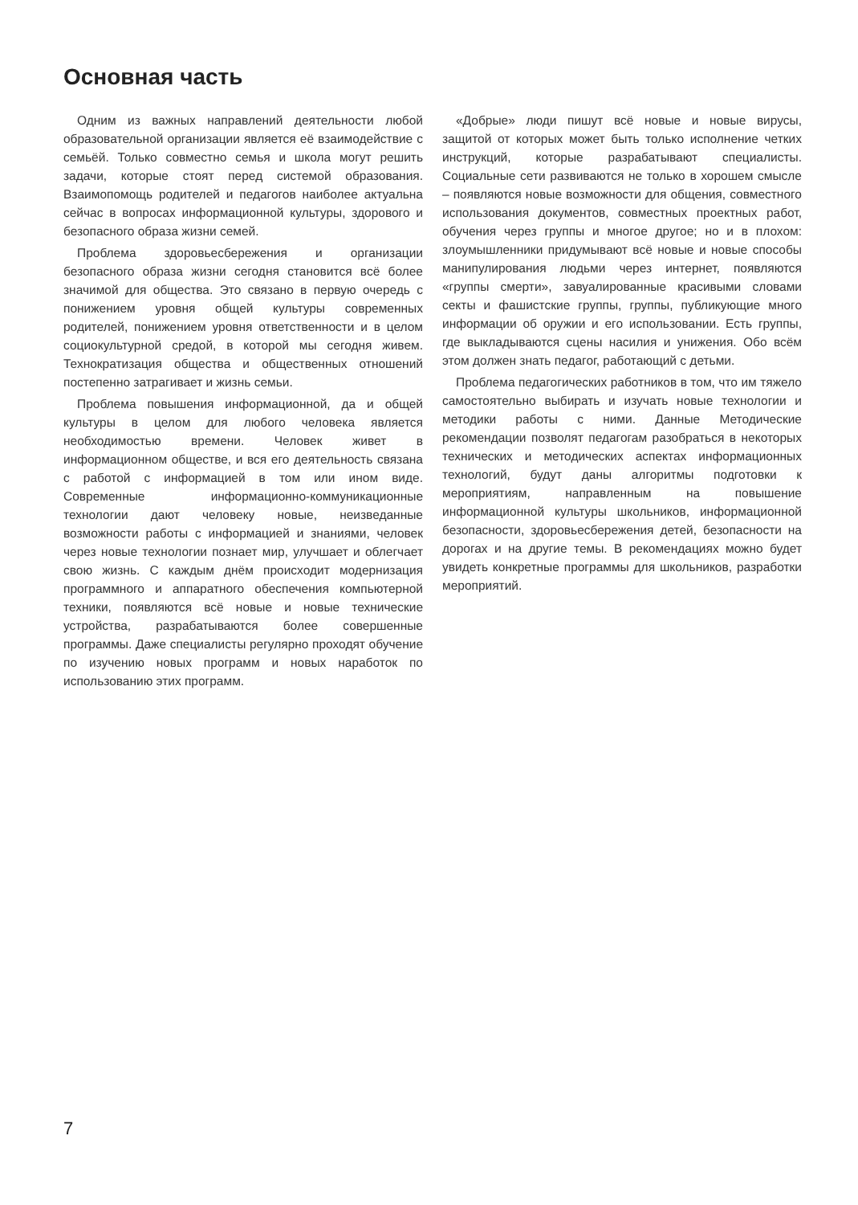Основная часть
Одним из важных направлений деятельности любой образовательной организации является её взаимодействие с семьёй. Только совместно семья и школа могут решить задачи, которые стоят перед системой образования. Взаимопомощь родителей и педагогов наиболее актуальна сейчас в вопросах информационной культуры, здорового и безопасного образа жизни семей.
Проблема здоровьесбережения и организации безопасного образа жизни сегодня становится всё более значимой для общества. Это связано в первую очередь с понижением уровня общей культуры современных родителей, понижением уровня ответственности и в целом социокультурной средой, в которой мы сегодня живем. Технократизация общества и общественных отношений постепенно затрагивает и жизнь семьи.
Проблема повышения информационной, да и общей культуры в целом для любого человека является необходимостью времени. Человек живет в информационном обществе, и вся его деятельность связана с работой с информацией в том или ином виде. Современные информационно-коммуникационные технологии дают человеку новые, неизведанные возможности работы с информацией и знаниями, человек через новые технологии познает мир, улучшает и облегчает свою жизнь. С каждым днём происходит модернизация программного и аппаратного обеспечения компьютерной техники, появляются всё новые и новые технические устройства, разрабатываются более совершенные программы. Даже специалисты регулярно проходят обучение по изучению новых программ и новых наработок по использованию этих программ.
«Добрые» люди пишут всё новые и новые вирусы, защитой от которых может быть только исполнение четких инструкций, которые разрабатывают специалисты. Социальные сети развиваются не только в хорошем смысле – появляются новые возможности для общения, совместного использования документов, совместных проектных работ, обучения через группы и многое другое; но и в плохом: злоумышленники придумывают всё новые и новые способы манипулирования людьми через интернет, появляются «группы смерти», завуалированные красивыми словами секты и фашистские группы, группы, публикующие много информации об оружии и его использовании. Есть группы, где выкладываются сцены насилия и унижения. Обо всём этом должен знать педагог, работающий с детьми.
Проблема педагогических работников в том, что им тяжело самостоятельно выбирать и изучать новые технологии и методики работы с ними. Данные Методические рекомендации позволят педагогам разобраться в некоторых технических и методических аспектах информационных технологий, будут даны алгоритмы подготовки к мероприятиям, направленным на повышение информационной культуры школьников, информационной безопасности, здоровьесбережения детей, безопасности на дорогах и на другие темы. В рекомендациях можно будет увидеть конкретные программы для школьников, разработки мероприятий.
7